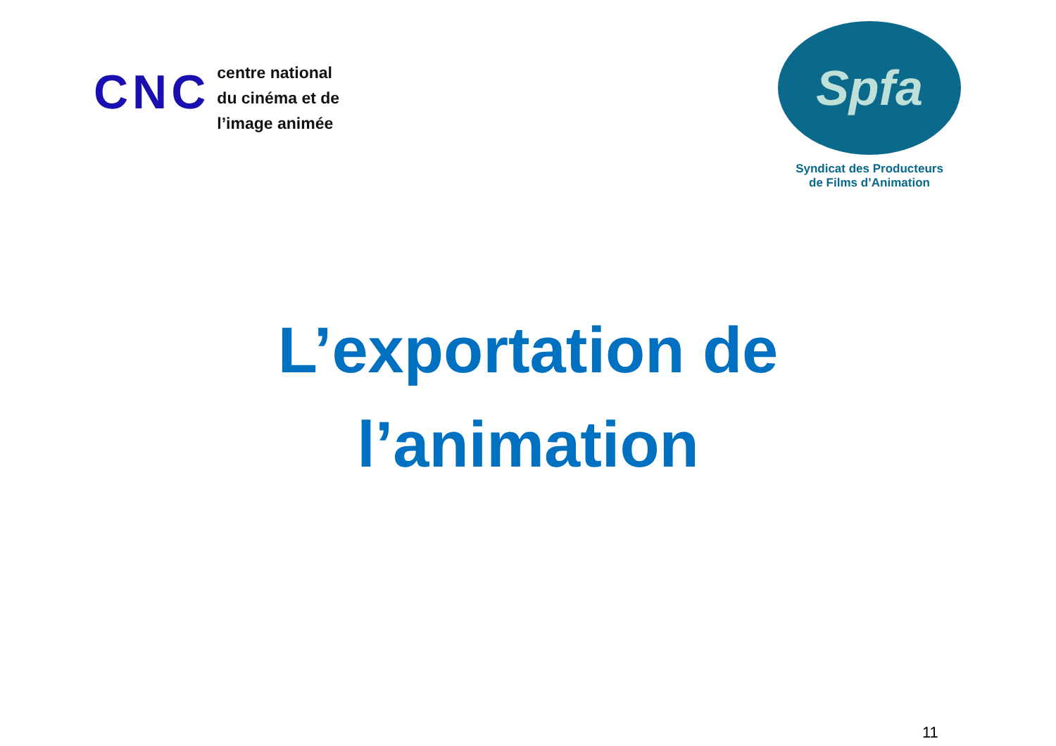CNC
centre national
du cinéma et de
l’image animée
Spfa
Syndicat des Producteurs
de Films d’Animation
L’exportation de
l’animation
11